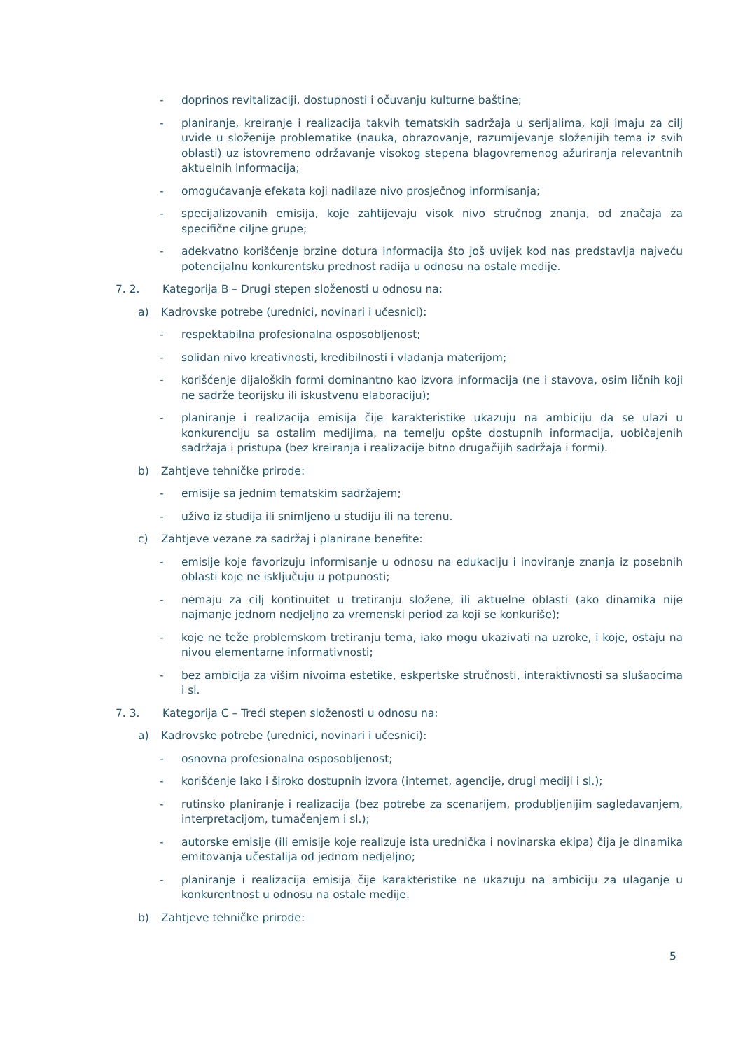- doprinos revitalizaciji, dostupnosti i očuvanju kulturne baštine;
- planiranje, kreiranje i realizacija takvih tematskih sadržaja u serijalima, koji imaju za cilj uvide u složenije problematike (nauka, obrazovanje, razumijevanje složenijih tema iz svih oblasti) uz istovremeno održavanje visokog stepena blagovremenog ažuriranja relevantnih aktuelnih informacija;
- omogućavanje efekata koji nadilaze nivo prosječnog informisanja;
- specijalizovanih emisija, koje zahtijevaju visok nivo stručnog znanja, od značaja za specifične ciljne grupe;
- adekvatno korišćenje brzine dotura informacija što još uvijek kod nas predstavlja najveću potencijalnu konkurentsku prednost radija u odnosu na ostale medije.
7. 2. Kategorija B – Drugi stepen složenosti u odnosu na:
a) Kadrovske potrebe (urednici, novinari i učesnici):
- respektabilna profesionalna osposobljenost;
- solidan nivo kreativnosti, kredibilnosti i vladanja materijom;
- korišćenje dijaloških formi dominantno kao izvora informacija (ne i stavova, osim ličnih koji ne sadrže teorijsku ili iskustvenu elaboraciju);
- planiranje i realizacija emisija čije karakteristike ukazuju na ambiciju da se ulazi u konkurenciju sa ostalim medijima, na temelju opšte dostupnih informacija, uobičajenih sadržaja i pristupa (bez kreiranja i realizacije bitno drugačijih sadržaja i formi).
b) Zahtjeve tehničke prirode:
- emisije sa jednim tematskim sadržajem;
- uživo iz studija ili snimljeno u studiju ili na terenu.
c) Zahtjeve vezane za sadržaj i planirane benefite:
- emisije koje favorizuju informisanje u odnosu na edukaciju i inoviranje znanja iz posebnih oblasti koje ne isključuju u potpunosti;
- nemaju za cilj kontinuitet u tretiranju složene, ili aktuelne oblasti (ako dinamika nije najmanje jednom nedjeljno za vremenski period za koji se konkuriše);
- koje ne teže problemskom tretiranju tema, iako mogu ukazivati na uzroke, i koje, ostaju na nivou elementarne informativnosti;
- bez ambicija za višim nivoima estetike, eskpertske stručnosti, interaktivnosti sa slušaocima i sl.
7. 3. Kategorija C – Treći stepen složenosti u odnosu na:
a) Kadrovske potrebe (urednici, novinari i učesnici):
- osnovna profesionalna osposobljenost;
- korišćenje lako i široko dostupnih izvora (internet, agencije, drugi mediji i sl.);
- rutinsko planiranje i realizacija (bez potrebe za scenarijem, produbljenijim sagledavanjem, interpretacijom, tumačenjem i sl.);
- autorske emisije (ili emisije koje realizuje ista urednička i novinarska ekipa) čija je dinamika emitovanja učestalija od jednom nedjeljno;
- planiranje i realizacija emisija čije karakteristike ne ukazuju na ambiciju za ulaganje u konkurentnost u odnosu na ostale medije.
b) Zahtjeve tehničke prirode:
5